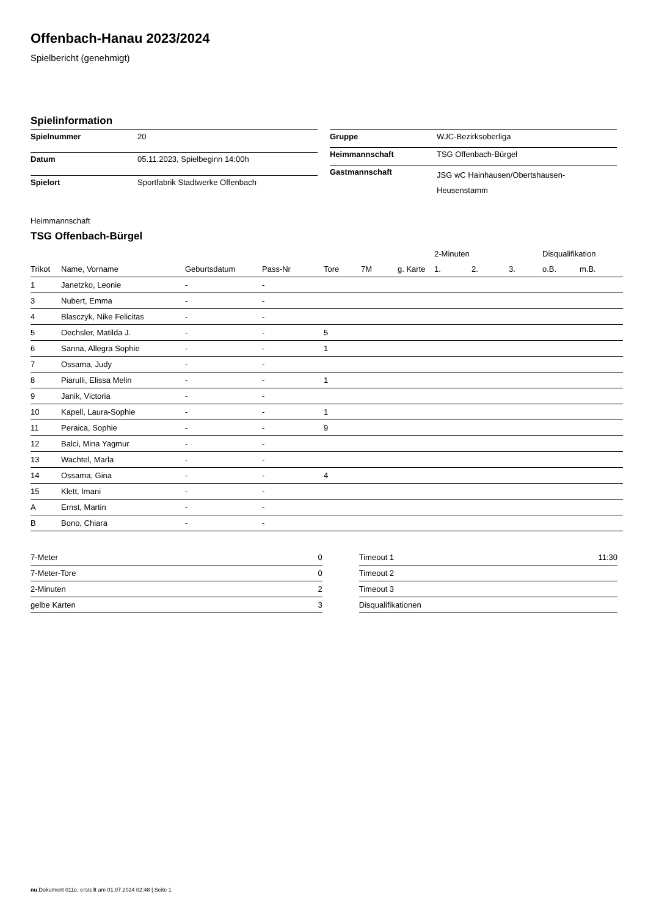Offenbach-Hanau 2023/2024
Spielbericht (genehmigt)
Spielinformation
| Spielnummer | 20 |
| Datum | 05.11.2023, Spielbeginn 14:00h |
| Spielort | Sportfabrik Stadtwerke Offenbach |
| Gruppe | WJC-Bezirksoberliga |
| Heimmannschaft | TSG Offenbach-Bürgel |
| Gastmannschaft | JSG wC Hainhausen/Obertshausen- Heusenstamm |
Heimmannschaft
TSG Offenbach-Bürgel
| | | | | | | | 2-Minuten | | | Disqualifikation | |
| --- | --- | --- | --- | --- | --- | --- | --- | --- | --- | --- | --- |
| Trikot | Name, Vorname | Geburtsdatum | Pass-Nr | Tore | 7M | g. Karte | 1. | 2. | 3. | o.B. | m.B. |
| 1 | Janetzko, Leonie | - | - | | | | | | | | |
| 3 | Nubert, Emma | - | - | | | | | | | | |
| 4 | Blasczyk, Nike Felicitas | - | - | | | | | | | | |
| 5 | Oechsler, Matilda J. | - | - | 5 | | | | | | | |
| 6 | Sanna, Allegra Sophie | - | - | 1 | | | | | | | |
| 7 | Ossama, Judy | - | - | | | | | | | | |
| 8 | Piarulli, Elissa Melin | - | - | 1 | | | | | | | |
| 9 | Janik, Victoria | - | - | | | | | | | | |
| 10 | Kapell, Laura-Sophie | - | - | 1 | | | | | | | |
| 11 | Peraica, Sophie | - | - | 9 | | | | | | | |
| 12 | Balci, Mina Yagmur | - | - | | | | | | | | |
| 13 | Wachtel, Marla | - | - | | | | | | | | |
| 14 | Ossama, Gina | - | - | 4 | | | | | | | |
| 15 | Klett, Imani | - | - | | | | | | | | |
| A | Ernst, Martin | - | - | | | | | | | | |
| B | Bono, Chiara | - | - | | | | | | | | |
| 7-Meter | 0 |
| 7-Meter-Tore | 0 |
| 2-Minuten | 2 |
| gelbe Karten | 3 |
| Timeout 1 | 11:30 |
| Timeout 2 | |
| Timeout 3 | |
| Disqualifikationen | |
nu.Dokument 011e, erstellt am 01.07.2024 02:48 | Seite 1